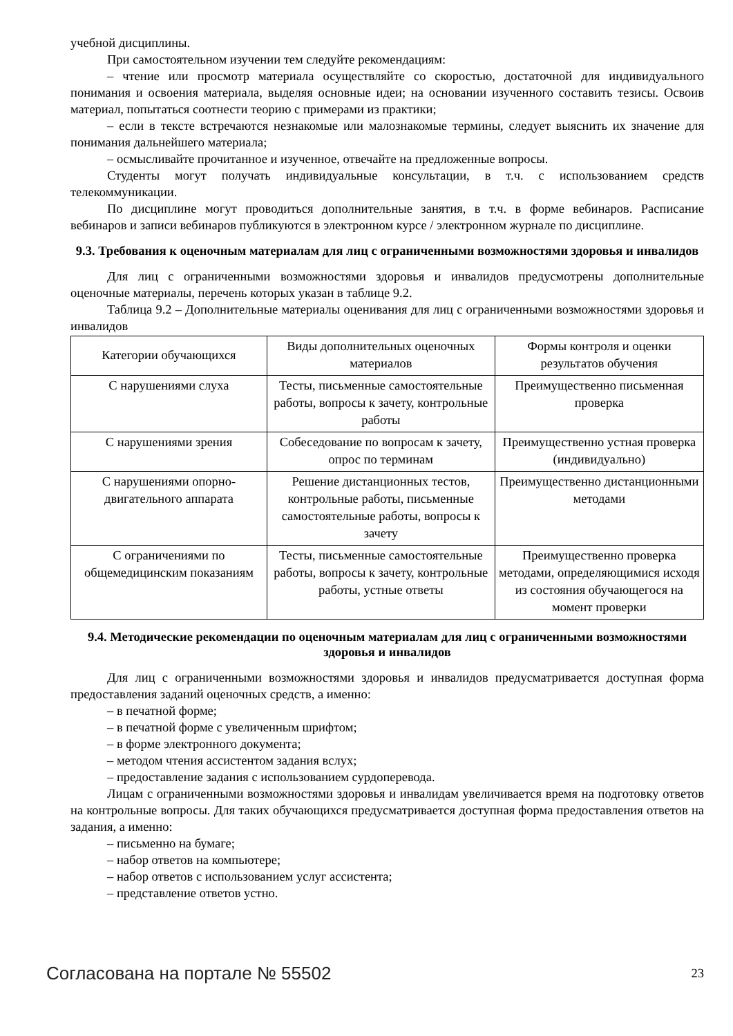учебной дисциплины.
При самостоятельном изучении тем следуйте рекомендациям:
– чтение или просмотр материала осуществляйте со скоростью, достаточной для индивидуального понимания и освоения материала, выделяя основные идеи; на основании изученного составить тезисы. Освоив материал, попытаться соотнести теорию с примерами из практики;
– если в тексте встречаются незнакомые или малознакомые термины, следует выяснить их значение для понимания дальнейшего материала;
– осмысливайте прочитанное и изученное, отвечайте на предложенные вопросы.
Студенты могут получать индивидуальные консультации, в т.ч. с использованием средств телекоммуникации.
По дисциплине могут проводиться дополнительные занятия, в т.ч. в форме вебинаров. Расписание вебинаров и записи вебинаров публикуются в электронном курсе / электронном журнале по дисциплине.
9.3. Требования к оценочным материалам для лиц с ограниченными возможностями здоровья и инвалидов
Для лиц с ограниченными возможностями здоровья и инвалидов предусмотрены дополнительные оценочные материалы, перечень которых указан в таблице 9.2.
Таблица 9.2 – Дополнительные материалы оценивания для лиц с ограниченными возможностями здоровья и инвалидов
| Категории обучающихся | Виды дополнительных оценочных материалов | Формы контроля и оценки результатов обучения |
| --- | --- | --- |
| С нарушениями слуха | Тесты, письменные самостоятельные работы, вопросы к зачету, контрольные работы | Преимущественно письменная проверка |
| С нарушениями зрения | Собеседование по вопросам к зачету, опрос по терминам | Преимущественно устная проверка (индивидуально) |
| С нарушениями опорно-двигательного аппарата | Решение дистанционных тестов, контрольные работы, письменные самостоятельные работы, вопросы к зачету | Преимущественно дистанционными методами |
| С ограничениями по общемедицинским показаниям | Тесты, письменные самостоятельные работы, вопросы к зачету, контрольные работы, устные ответы | Преимущественно проверка методами, определяющимися исходя из состояния обучающегося на момент проверки |
9.4. Методические рекомендации по оценочным материалам для лиц с ограниченными возможностями здоровья и инвалидов
Для лиц с ограниченными возможностями здоровья и инвалидов предусматривается доступная форма предоставления заданий оценочных средств, а именно:
– в печатной форме;
– в печатной форме с увеличенным шрифтом;
– в форме электронного документа;
– методом чтения ассистентом задания вслух;
– предоставление задания с использованием сурдоперевода.
Лицам с ограниченными возможностями здоровья и инвалидам увеличивается время на подготовку ответов на контрольные вопросы. Для таких обучающихся предусматривается доступная форма предоставления ответов на задания, а именно:
– письменно на бумаге;
– набор ответов на компьютере;
– набор ответов с использованием услуг ассистента;
– представление ответов устно.
Согласована на портале № 55502 23